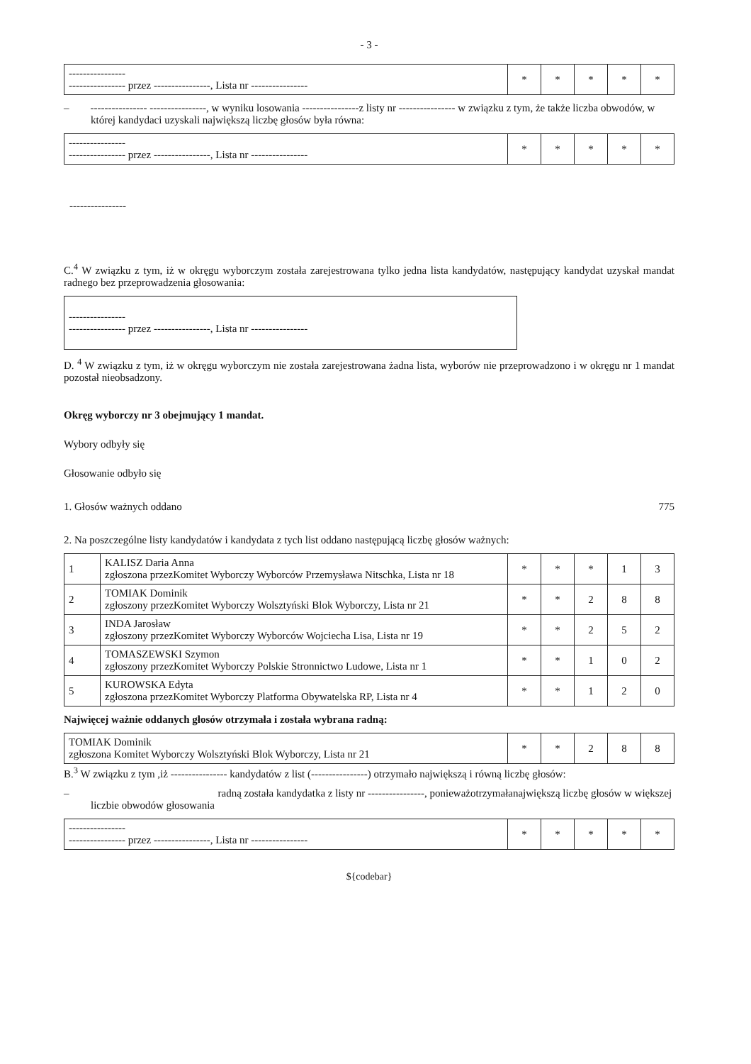- 3 -
| ---------------- ---------------- przez ----------------, Lista nr ---------------- | * | * | * | * | * |
– ---------------- ----------------, w wyniku losowania ----------------z listy nr ---------------- w związku z tym, że także liczba obwodów, w której kandydaci uzyskali największą liczbę głosów była równa:
| ---------------- ---------------- przez ----------------, Lista nr ---------------- | * | * | * | * | * |
----------------
C.<sup>4</sup> W związku z tym, iż w okręgu wyborczym została zarejestrowana tylko jedna lista kandydatów, następujący kandydat uzyskał mandat radnego bez przeprowadzenia głosowania:
| ---------------- ---------------- przez ----------------, Lista nr ---------------- |
D. <sup>4</sup> W związku z tym, iż w okręgu wyborczym nie została zarejestrowana żadna lista, wyborów nie przeprowadzono i w okręgu nr 1 mandat pozostał nieobsadzony.
Okręg wyborczy nr 3 obejmujący 1 mandat.
Wybory odbyły się
Głosowanie odbyło się
1. Głosów ważnych oddano 775
2. Na poszczególne listy kandydatów i kandydata z tych list oddano następującą liczbę głosów ważnych:
| 1 | KALISZ Daria Anna zgłoszona przezKomitet Wyborczy Wyborców Przemysława Nitschka, Lista nr 18 | * | * | * | 1 | 3 |
| 2 | TOMIAK Dominik zgłoszony przezKomitet Wyborczy Wolsztyński Blok Wyborczy, Lista nr 21 | * | * | 2 | 8 | 8 |
| 3 | INDA Jarosław zgłoszony przezKomitet Wyborczy Wyborców Wojciecha Lisa, Lista nr 19 | * | * | 2 | 5 | 2 |
| 4 | TOMASZEWSKI Szymon zgłoszony przezKomitet Wyborczy Polskie Stronnictwo Ludowe, Lista nr 1 | * | * | 1 | 0 | 2 |
| 5 | KUROWSKA Edyta zgłoszona przezKomitet Wyborczy Platforma Obywatelska RP, Lista nr 4 | * | * | 1 | 2 | 0 |
Najwięcej ważnie oddanych głosów otrzymała i została wybrana radną:
| TOMIAK Dominik zgłoszona Komitet Wyborczy Wolsztyński Blok Wyborczy, Lista nr 21 | * | * | 2 | 8 | 8 |
B.<sup>3</sup> W związku z tym ,iż ---------------- kandydatów z list (----------------) otrzymało największą i równą liczbę głosów:
– radną została kandydatka z listy nr ----------------, ponieważotrzymałanajwiększą liczbę głosów w większej liczbie obwodów głosowania
| ---------------- ---------------- przez ----------------, Lista nr ---------------- | * | * | * | * | * |
${codebar}